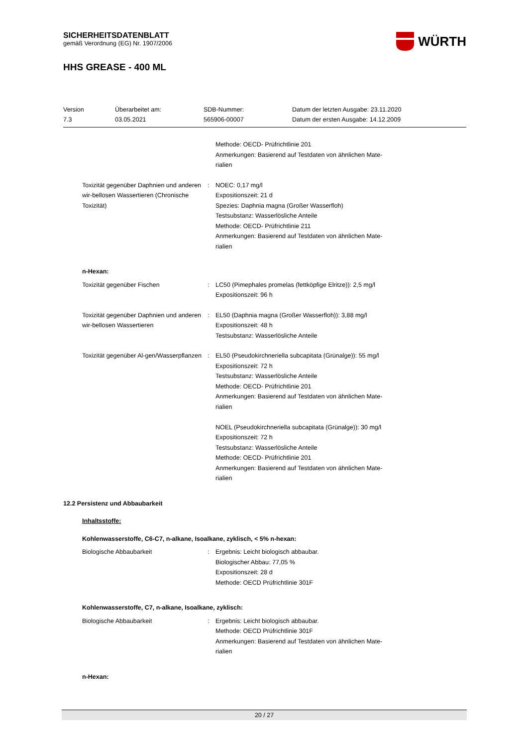SICHERHEITSDATENBLATT
gemäß Verordnung (EG) Nr. 1907/2006
HHS GREASE - 400 ML
WÜRTH
Version
7.3
Überarbeitet am:
03.05.2021
SDB-Nummer:
565906-00007
Datum der letzten Ausgabe: 23.11.2020
Datum der ersten Ausgabe: 14.12.2009
Methode: OECD- Prüfrichtlinie 201
Anmerkungen: Basierend auf Testdaten von ähnlichen Mate-
rialien
Toxizität gegenüber Daphnien und anderen wir-bellosen Wassertieren (Chronische Toxizität)
: NOEC: 0,17 mg/l
Expositionszeit: 21 d
Spezies: Daphnia magna (Großer Wasserfloh)
Testsubstanz: Wasserlösliche Anteile
Methode: OECD- Prüfrichtlinie 211
Anmerkungen: Basierend auf Testdaten von ähnlichen Mate-
rialien
n-Hexan:
Toxizität gegenüber Fischen : LC50 (Pimephales promelas (fettköpfige Elritze)): 2,5 mg/l
Expositionszeit: 96 h
Toxizität gegenüber Daphnien und anderen wir-bellosen Wassertieren
: EL50 (Daphnia magna (Großer Wasserfloh)): 3,88 mg/l
Expositionszeit: 48 h
Testsubstanz: Wasserlösliche Anteile
Toxizität gegenüber Al-gen/Wasserpflanzen
: EL50 (Pseudokirchneriella subcapitata (Grünalge)): 55 mg/l
Expositionszeit: 72 h
Testsubstanz: Wasserlösliche Anteile
Methode: OECD- Prüfrichtlinie 201
Anmerkungen: Basierend auf Testdaten von ähnlichen Mate-
rialien
NOEL (Pseudokirchneriella subcapitata (Grünalge)): 30 mg/l
Expositionszeit: 72 h
Testsubstanz: Wasserlösliche Anteile
Methode: OECD- Prüfrichtlinie 201
Anmerkungen: Basierend auf Testdaten von ähnlichen Mate-
rialien
12.2 Persistenz und Abbaubarkeit
Inhaltsstoffe:
Kohlenwasserstoffe, C6-C7, n-alkane, Isoalkane, zyklisch, < 5% n-hexan:
Biologische Abbaubarkeit : Ergebnis: Leicht biologisch abbaubar.
Biologischer Abbau: 77,05 %
Expositionszeit: 28 d
Methode: OECD Prüfrichtlinie 301F
Kohlenwasserstoffe, C7, n-alkane, Isoalkane, zyklisch:
Biologische Abbaubarkeit : Ergebnis: Leicht biologisch abbaubar.
Methode: OECD Prüfrichtlinie 301F
Anmerkungen: Basierend auf Testdaten von ähnlichen Mate-
rialien
n-Hexan:
20 / 27